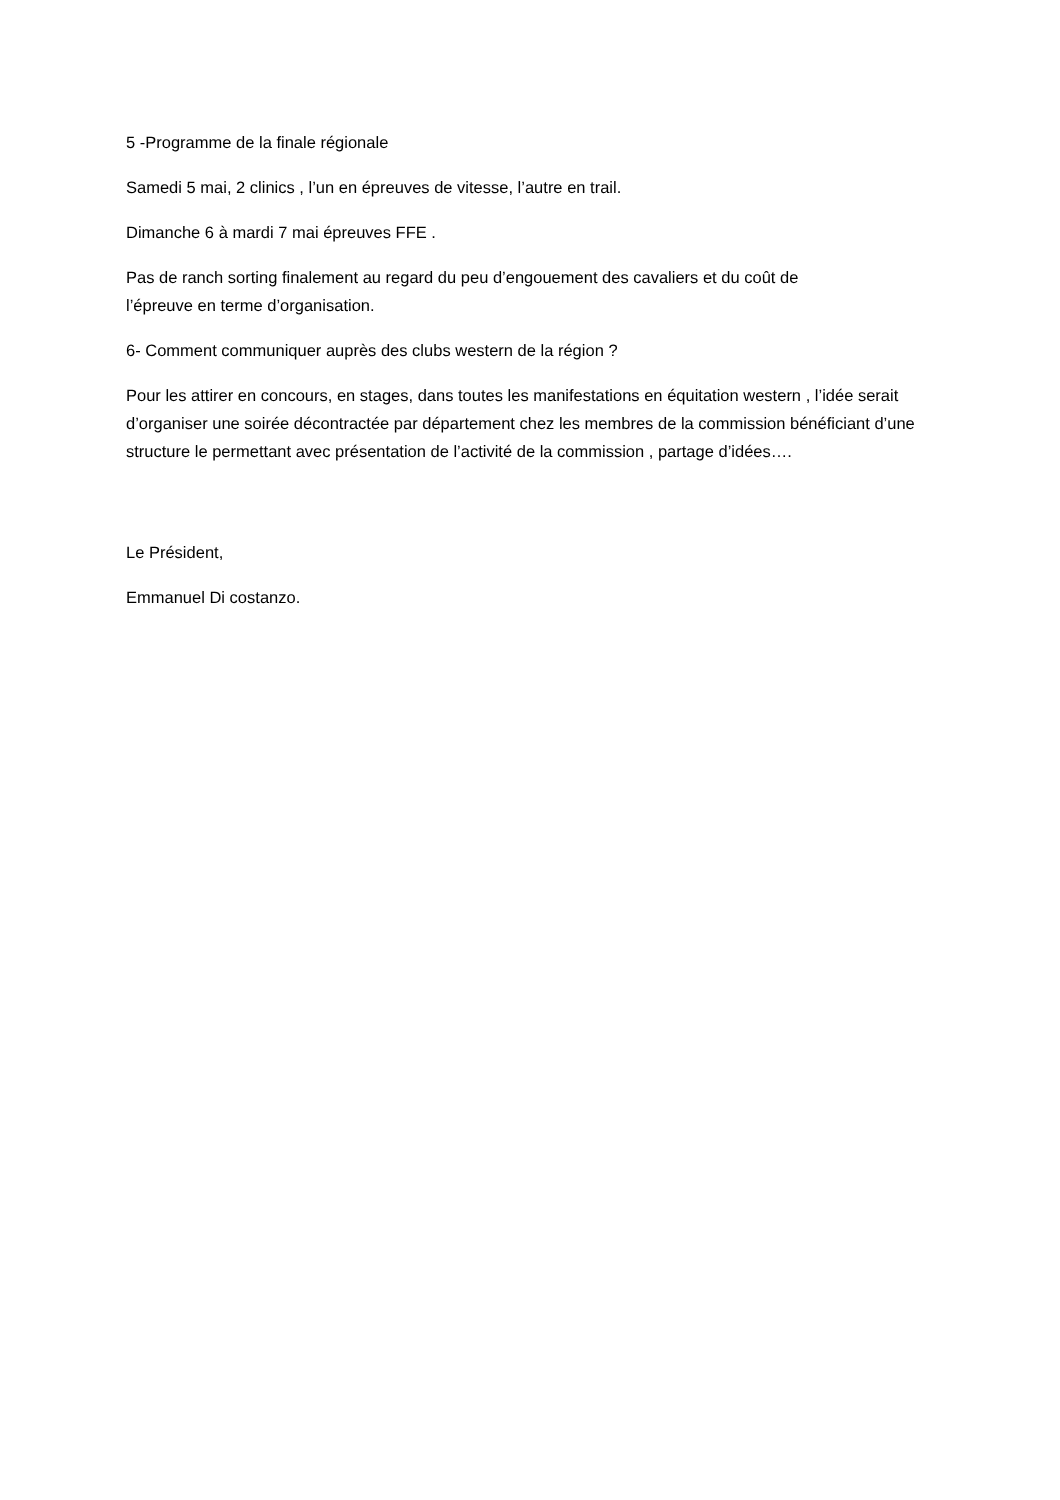5 -Programme de la finale régionale
Samedi 5 mai, 2 clinics , l’un en épreuves de vitesse, l’autre en trail.
Dimanche 6 à mardi 7 mai épreuves FFE .
Pas de ranch sorting finalement au regard du peu d’engouement des cavaliers et du coût de
l’épreuve en terme d’organisation.
6- Comment communiquer auprès des clubs western de la région ?
Pour les attirer en concours, en stages, dans toutes les manifestations en équitation western , l’idée serait d’organiser une soirée décontractée par département chez les membres de la commission bénéficiant d’une structure le permettant avec présentation de l’activité de la commission , partage d’idées….
Le Président,
Emmanuel Di costanzo.